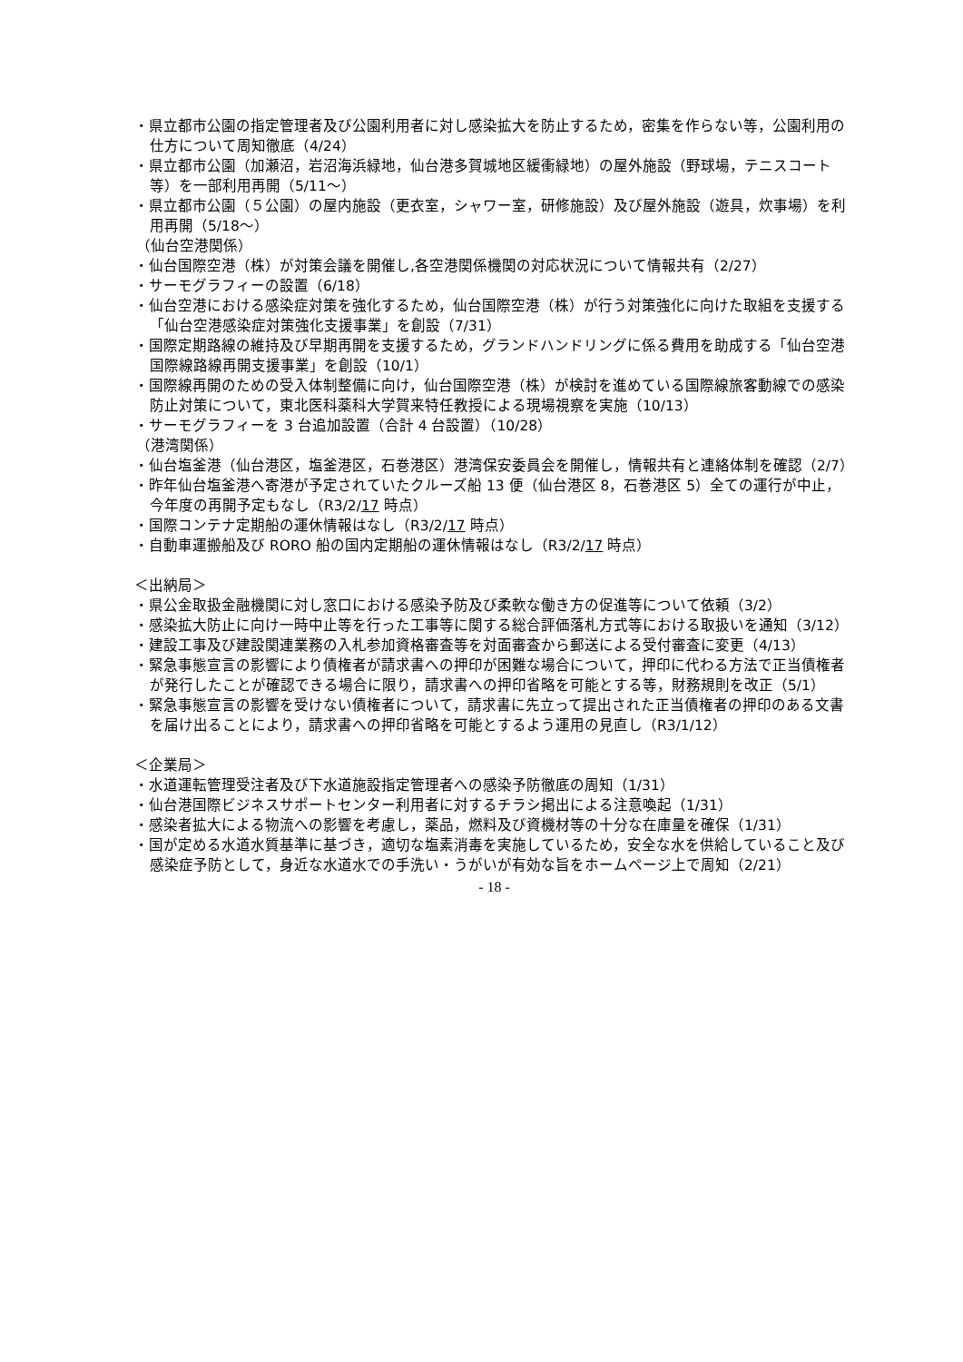・県立都市公園の指定管理者及び公園利用者に対し感染拡大を防止するため，密集を作らない等，公園利用の仕方について周知徹底（4/24）
・県立都市公園（加瀬沼，岩沼海浜緑地，仙台港多賀城地区緩衝緑地）の屋外施設（野球場，テニスコート等）を一部利用再開（5/11～）
・県立都市公園（５公園）の屋内施設（更衣室，シャワー室，研修施設）及び屋外施設（遊具，炊事場）を利用再開（5/18～）
（仙台空港関係）
・仙台国際空港（株）が対策会議を開催し,各空港関係機関の対応状況について情報共有（2/27）
・サーモグラフィーの設置（6/18）
・仙台空港における感染症対策を強化するため，仙台国際空港（株）が行う対策強化に向けた取組を支援する「仙台空港感染症対策強化支援事業」を創設（7/31）
・国際定期路線の維持及び早期再開を支援するため，グランドハンドリングに係る費用を助成する「仙台空港国際線路線再開支援事業」を創設（10/1）
・国際線再開のための受入体制整備に向け，仙台国際空港（株）が検討を進めている国際線旅客動線での感染防止対策について，東北医科薬科大学賀来特任教授による現場視察を実施（10/13）
・サーモグラフィーを 3 台追加設置（合計 4 台設置）（10/28）
（港湾関係）
・仙台塩釜港（仙台港区，塩釜港区，石巻港区）港湾保安委員会を開催し，情報共有と連絡体制を確認（2/7）
・昨年仙台塩釜港へ寄港が予定されていたクルーズ船 13 便（仙台港区 8，石巻港区 5）全ての運行が中止，今年度の再開予定もなし（R3/2/17 時点）
・国際コンテナ定期船の運休情報はなし（R3/2/17 時点）
・自動車運搬船及び RORO 船の国内定期船の運休情報はなし（R3/2/17 時点）
＜出納局＞
・県公金取扱金融機関に対し窓口における感染予防及び柔軟な働き方の促進等について依頼（3/2）
・感染拡大防止に向け一時中止等を行った工事等に関する総合評価落札方式等における取扱いを通知（3/12）
・建設工事及び建設関連業務の入札参加資格審査等を対面審査から郵送による受付審査に変更（4/13）
・緊急事態宣言の影響により債権者が請求書への押印が困難な場合について，押印に代わる方法で正当債権者が発行したことが確認できる場合に限り，請求書への押印省略を可能とする等，財務規則を改正（5/1）
・緊急事態宣言の影響を受けない債権者について，請求書に先立って提出された正当債権者の押印のある文書を届け出ることにより，請求書への押印省略を可能とするよう運用の見直し（R3/1/12）
＜企業局＞
・水道運転管理受注者及び下水道施設指定管理者への感染予防徹底の周知（1/31）
・仙台港国際ビジネスサポートセンター利用者に対するチラシ掲出による注意喚起（1/31）
・感染者拡大による物流への影響を考慮し，薬品，燃料及び資機材等の十分な在庫量を確保（1/31）
・国が定める水道水質基準に基づき，適切な塩素消毒を実施しているため，安全な水を供給していること及び感染症予防として，身近な水道水での手洗い・うがいが有効な旨をホームページ上で周知（2/21）
- 18 -